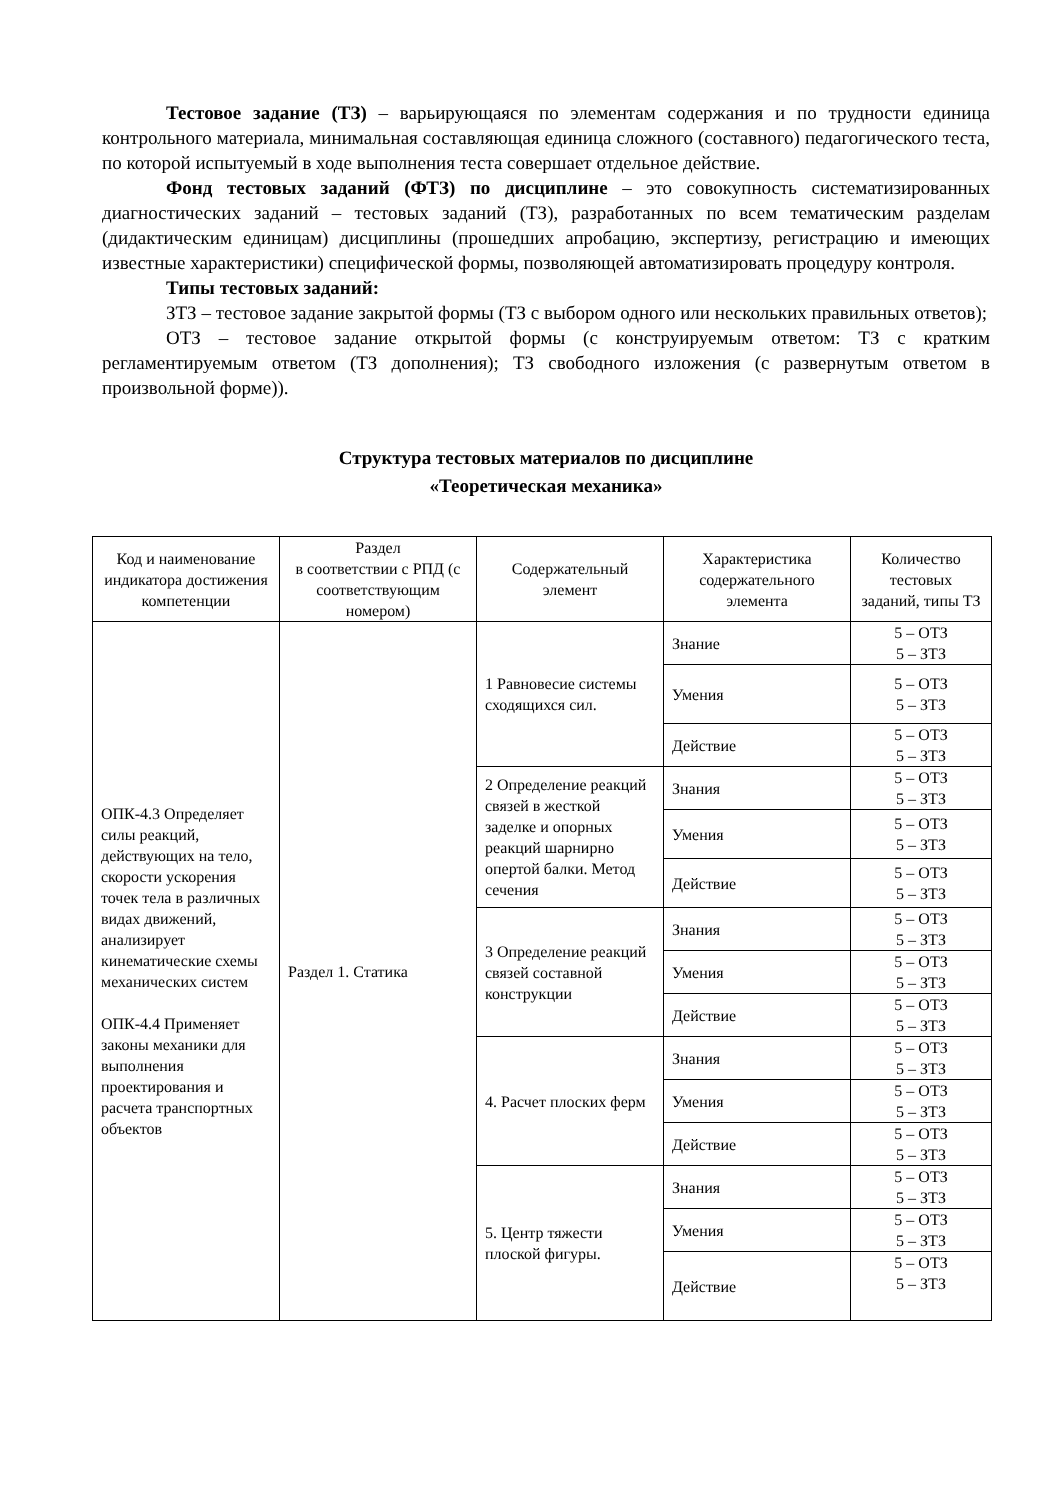Тестовое задание (ТЗ) – варьирующаяся по элементам содержания и по трудности единица контрольного материала, минимальная составляющая единица сложного (составного) педагогического теста, по которой испытуемый в ходе выполнения теста совершает отдельное действие.
Фонд тестовых заданий (ФТЗ) по дисциплине – это совокупность систематизированных диагностических заданий – тестовых заданий (ТЗ), разработанных по всем тематическим разделам (дидактическим единицам) дисциплины (прошедших апробацию, экспертизу, регистрацию и имеющих известные характеристики) специфической формы, позволяющей автоматизировать процедуру контроля.
Типы тестовых заданий:
ЗТЗ – тестовое задание закрытой формы (ТЗ с выбором одного или нескольких правильных ответов);
ОТЗ – тестовое задание открытой формы (с конструируемым ответом: ТЗ с кратким регламентируемым ответом (ТЗ дополнения); ТЗ свободного изложения (с развернутым ответом в произвольной форме)).
Структура тестовых материалов по дисциплине
«Теоретическая механика»
| Код и наименование индикатора достижения компетенции | Раздел в соответствии с РПД (с соответствующим номером) | Содержательный элемент | Характеристика содержательного элемента | Количество тестовых заданий, типы ТЗ |
| --- | --- | --- | --- | --- |
| ОПК-4.3 Определяет силы реакций, действующих на тело, скорости ускорения точек тела в различных видах движений, анализирует кинематические схемы механических систем ОПК-4.4 Применяет законы механики для выполнения проектирования и расчета транспортных объектов | Раздел 1. Статика | 1 Равновесие системы сходящихся сил. | Знание | 5 – ОТЗ 5 – ЗТЗ |
| | | | Умения | 5 – ОТЗ 5 – ЗТЗ |
| | | | Действие | 5 – ОТЗ 5 – ЗТЗ |
| | | 2 Определение реакций связей в жесткой заделке и опорных реакций шарнирно опертой балки. Метод сечения | Знания | 5 – ОТЗ 5 – ЗТЗ |
| | | | Умения | 5 – ОТЗ 5 – ЗТЗ |
| | | | Действие | 5 – ОТЗ 5 – ЗТЗ |
| | | 3 Определение реакций связей составной конструкции | Знания | 5 – ОТЗ 5 – ЗТЗ |
| | | | Умения | 5 – ОТЗ 5 – ЗТЗ |
| | | | Действие | 5 – ОТЗ 5 – ЗТЗ |
| | | 4. Расчет плоских ферм | Знания | 5 – ОТЗ 5 – ЗТЗ |
| | | | Умения | 5 – ОТЗ 5 – ЗТЗ |
| | | | Действие | 5 – ОТЗ 5 – ЗТЗ |
| | | 5. Центр тяжести плоской фигуры. | Знания | 5 – ОТЗ 5 – ЗТЗ |
| | | | Умения | 5 – ОТЗ 5 – ЗТЗ |
| | | | Действие | 5 – ОТЗ 5 – ЗТЗ |